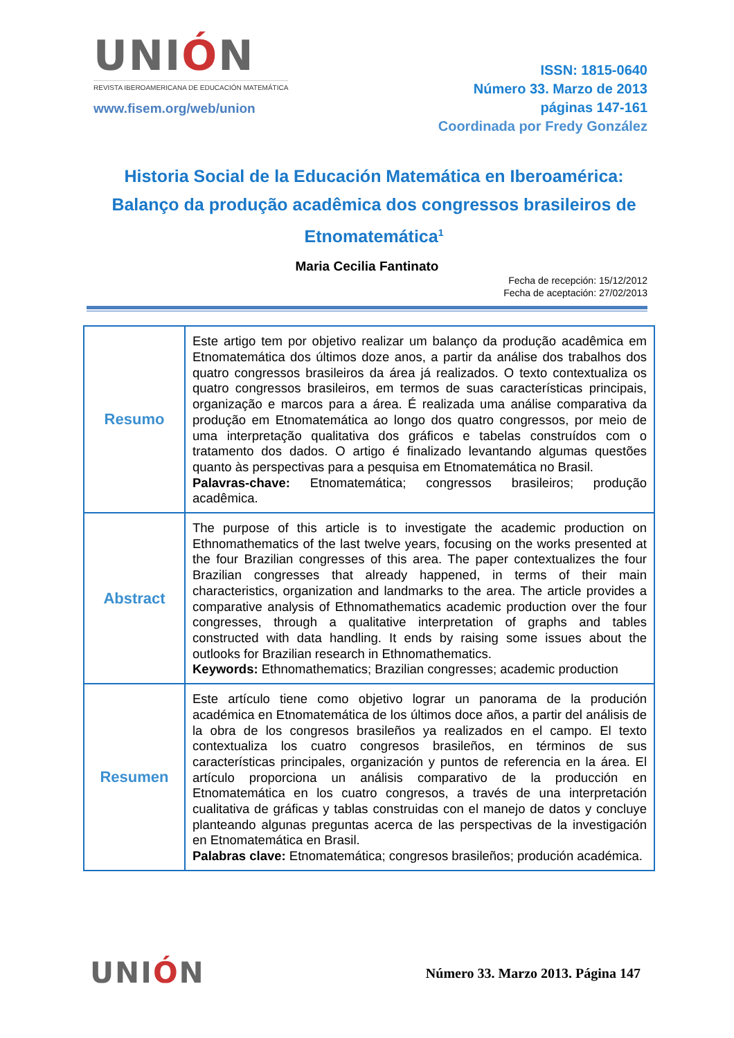UNIÓN
REVISTA IBEROAMERICANA DE EDUCACIÓN MATEMÁTICA
www.fisem.org/web/union
ISSN: 1815-0640
Número 33. Marzo de 2013
páginas 147-161
Coordinada por Fredy González
Historia Social de la Educación Matemática en Iberoamérica: Balanço da produção acadêmica dos congressos brasileiros de Etnomatemática<sup>1</sup>
Maria Cecilia Fantinato
Fecha de recepción: 15/12/2012
Fecha de aceptación: 27/02/2013
| Resumo | Este artigo tem por objetivo realizar um balanço da produção acadêmica em Etnomatemática dos últimos doze anos, a partir da análise dos trabalhos dos quatro congressos brasileiros da área já realizados. O texto contextualiza os quatro congressos brasileiros, em termos de suas características principais, organização e marcos para a área. É realizada uma análise comparativa da produção em Etnomatemática ao longo dos quatro congressos, por meio de uma interpretação qualitativa dos gráficos e tabelas construídos com o tratamento dos dados. O artigo é finalizado levantando algumas questões quanto às perspectivas para a pesquisa em Etnomatemática no Brasil. Palavras-chave: Etnomatemática; congressos brasileiros; produção acadêmica. |
| Abstract | The purpose of this article is to investigate the academic production on Ethnomathematics of the last twelve years, focusing on the works presented at the four Brazilian congresses of this area. The paper contextualizes the four Brazilian congresses that already happened, in terms of their main characteristics, organization and landmarks to the area. The article provides a comparative analysis of Ethnomathematics academic production over the four congresses, through a qualitative interpretation of graphs and tables constructed with data handling. It ends by raising some issues about the outlooks for Brazilian research in Ethnomathematics. Keywords: Ethnomathematics; Brazilian congresses; academic production |
| Resumen | Este artículo tiene como objetivo lograr un panorama de la produción académica en Etnomatemática de los últimos doce años, a partir del análisis de la obra de los congresos brasileños ya realizados en el campo. El texto contextualiza los cuatro congresos brasileños, en términos de sus características principales, organización y puntos de referencia en la área. El artículo proporciona un análisis comparativo de la producción en Etnomatemática en los cuatro congresos, a través de una interpretación cualitativa de gráficas y tablas construidas con el manejo de datos y concluye planteando algunas preguntas acerca de las perspectivas de la investigación en Etnomatemática en Brasil. Palabras clave: Etnomatemática; congresos brasileños; produción académica. |
UNIÓN
Número 33. Marzo 2013. Página 147